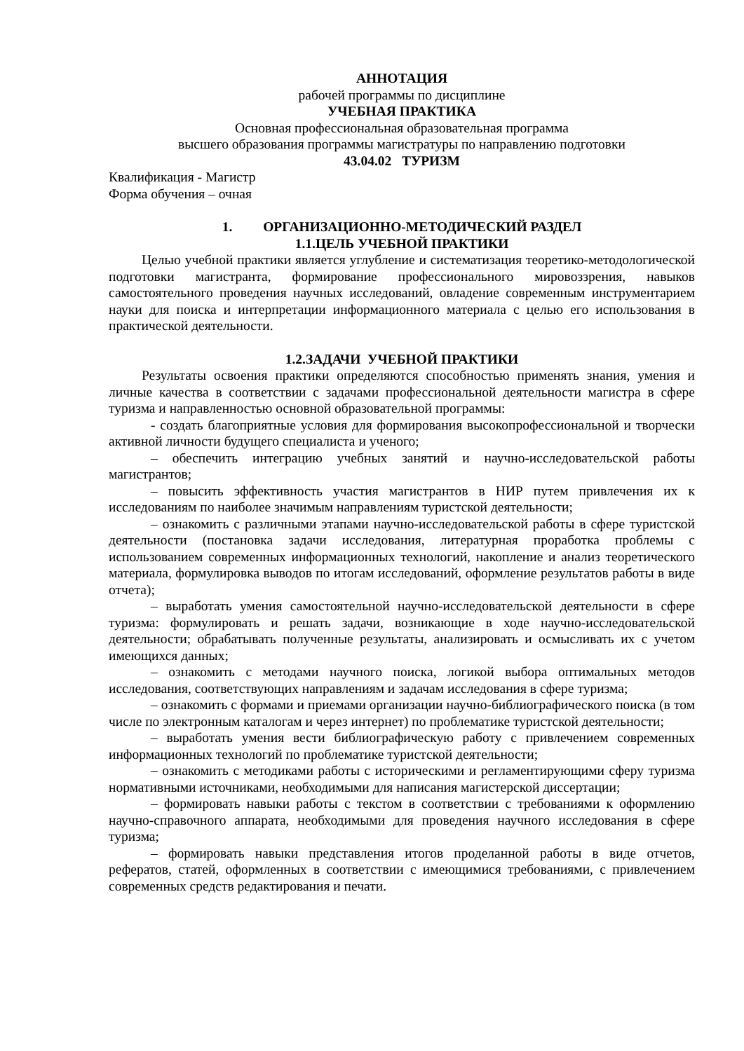АННОТАЦИЯ
рабочей программы по дисциплине
УЧЕБНАЯ ПРАКТИКА
Основная профессиональная образовательная программа
высшего образования программы магистратуры по направлению подготовки
43.04.02 ТУРИЗМ
Квалификация - Магистр
Форма обучения – очная
1. ОРГАНИЗАЦИОННО-МЕТОДИЧЕСКИЙ РАЗДЕЛ
1.1.ЦЕЛЬ УЧЕБНОЙ ПРАКТИКИ
Целью учебной практики является углубление и систематизация теоретико-методологической подготовки магистранта, формирование профессионального мировоззрения, навыков самостоятельного проведения научных исследований, овладение современным инструментарием науки для поиска и интерпретации информационного материала с целью его использования в практической деятельности.
1.2.ЗАДАЧИ УЧЕБНОЙ ПРАКТИКИ
Результаты освоения практики определяются способностью применять знания, умения и личные качества в соответствии с задачами профессиональной деятельности магистра в сфере туризма и направленностью основной образовательной программы:
- создать благоприятные условия для формирования высокопрофессиональной и творчески активной личности будущего специалиста и ученого;
– обеспечить интеграцию учебных занятий и научно-исследовательской работы магистрантов;
– повысить эффективность участия магистрантов в НИР путем привлечения их к исследованиям по наиболее значимым направлениям туристской деятельности;
– ознакомить с различными этапами научно-исследовательской работы в сфере туристской деятельности (постановка задачи исследования, литературная проработка проблемы с использованием современных информационных технологий, накопление и анализ теоретического материала, формулировка выводов по итогам исследований, оформление результатов работы в виде отчета);
– выработать умения самостоятельной научно-исследовательской деятельности в сфере туризма: формулировать и решать задачи, возникающие в ходе научно-исследовательской деятельности; обрабатывать полученные результаты, анализировать и осмысливать их с учетом имеющихся данных;
– ознакомить с методами научного поиска, логикой выбора оптимальных методов исследования, соответствующих направлениям и задачам исследования в сфере туризма;
– ознакомить с формами и приемами организации научно-библиографического поиска (в том числе по электронным каталогам и через интернет) по проблематике туристской деятельности;
– выработать умения вести библиографическую работу с привлечением современных информационных технологий по проблематике туристской деятельности;
– ознакомить с методиками работы с историческими и регламентирующими сферу туризма нормативными источниками, необходимыми для написания магистерской диссертации;
– формировать навыки работы с текстом в соответствии с требованиями к оформлению научно-справочного аппарата, необходимыми для проведения научного исследования в сфере туризма;
– формировать навыки представления итогов проделанной работы в виде отчетов, рефератов, статей, оформленных в соответствии с имеющимися требованиями, с привлечением современных средств редактирования и печати.